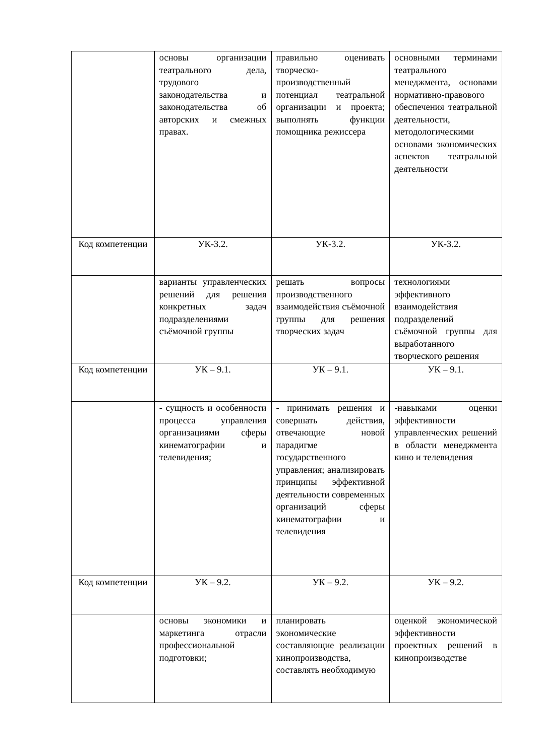| | основы организации театрального дела, трудового законодательства и законодательства об авторских и смежных правах. | правильно оценивать творческо-производственный потенциал театральной организации и проекта; выполнять функции помощника режиссера | основными терминами театрального менеджмента, основами нормативно-правового обеспечения театральной деятельности, методологическими основами экономических аспектов театральной деятельности |
| Код компетенции | УК-3.2. | УК-3.2. | УК-3.2. |
| | варианты управленческих решений для решения конкретных задач подразделениями съёмочной группы | решать вопросы производственного взаимодействия съёмочной группы для решения творческих задач | технологиями эффективного взаимодействия подразделений съёмочной группы для выработанного творческого решения |
| Код компетенции | УК – 9.1. | УК – 9.1. | УК – 9.1. |
| | - сущность и особенности процесса управления организациями сферы кинематографии и телевидения; | - принимать решения и совершать действия, отвечающие новой парадигме государственного управления; анализировать принципы эффективной деятельности современных организаций сферы кинематографии и телевидения | -навыками оценки эффективности управленческих решений в области менеджмента кино и телевидения |
| Код компетенции | УК – 9.2. | УК – 9.2. | УК – 9.2. |
| | основы экономики и маркетинга отрасли профессиональной подготовки; | планировать экономические составляющие реализации кинопроизводства, составлять необходимую | оценкой экономической эффективности проектных решений в кинопроизводстве |